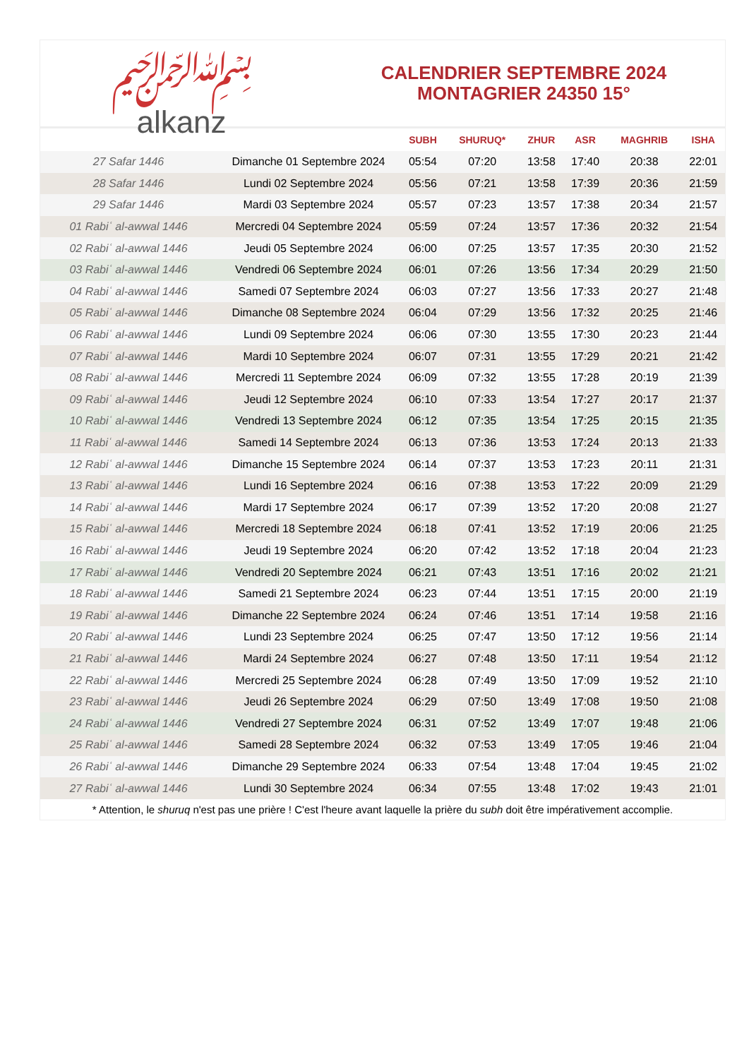﷽
alkanz
CALENDRIER SEPTEMBRE 2024
MONTAGRIER 24350 15°
| | | SUBH | SHURUQ* | ZHUR | ASR | MAGHRIB | ISHA |
| --- | --- | --- | --- | --- | --- | --- | --- |
| 27 Safar 1446 | Dimanche 01 Septembre 2024 | 05:54 | 07:20 | 13:58 | 17:40 | 20:38 | 22:01 |
| 28 Safar 1446 | Lundi 02 Septembre 2024 | 05:56 | 07:21 | 13:58 | 17:39 | 20:36 | 21:59 |
| 29 Safar 1446 | Mardi 03 Septembre 2024 | 05:57 | 07:23 | 13:57 | 17:38 | 20:34 | 21:57 |
| 01 Rabiʿ al-awwal 1446 | Mercredi 04 Septembre 2024 | 05:59 | 07:24 | 13:57 | 17:36 | 20:32 | 21:54 |
| 02 Rabiʿ al-awwal 1446 | Jeudi 05 Septembre 2024 | 06:00 | 07:25 | 13:57 | 17:35 | 20:30 | 21:52 |
| 03 Rabiʿ al-awwal 1446 | Vendredi 06 Septembre 2024 | 06:01 | 07:26 | 13:56 | 17:34 | 20:29 | 21:50 |
| 04 Rabiʿ al-awwal 1446 | Samedi 07 Septembre 2024 | 06:03 | 07:27 | 13:56 | 17:33 | 20:27 | 21:48 |
| 05 Rabiʿ al-awwal 1446 | Dimanche 08 Septembre 2024 | 06:04 | 07:29 | 13:56 | 17:32 | 20:25 | 21:46 |
| 06 Rabiʿ al-awwal 1446 | Lundi 09 Septembre 2024 | 06:06 | 07:30 | 13:55 | 17:30 | 20:23 | 21:44 |
| 07 Rabiʿ al-awwal 1446 | Mardi 10 Septembre 2024 | 06:07 | 07:31 | 13:55 | 17:29 | 20:21 | 21:42 |
| 08 Rabiʿ al-awwal 1446 | Mercredi 11 Septembre 2024 | 06:09 | 07:32 | 13:55 | 17:28 | 20:19 | 21:39 |
| 09 Rabiʿ al-awwal 1446 | Jeudi 12 Septembre 2024 | 06:10 | 07:33 | 13:54 | 17:27 | 20:17 | 21:37 |
| 10 Rabiʿ al-awwal 1446 | Vendredi 13 Septembre 2024 | 06:12 | 07:35 | 13:54 | 17:25 | 20:15 | 21:35 |
| 11 Rabiʿ al-awwal 1446 | Samedi 14 Septembre 2024 | 06:13 | 07:36 | 13:53 | 17:24 | 20:13 | 21:33 |
| 12 Rabiʿ al-awwal 1446 | Dimanche 15 Septembre 2024 | 06:14 | 07:37 | 13:53 | 17:23 | 20:11 | 21:31 |
| 13 Rabiʿ al-awwal 1446 | Lundi 16 Septembre 2024 | 06:16 | 07:38 | 13:53 | 17:22 | 20:09 | 21:29 |
| 14 Rabiʿ al-awwal 1446 | Mardi 17 Septembre 2024 | 06:17 | 07:39 | 13:52 | 17:20 | 20:08 | 21:27 |
| 15 Rabiʿ al-awwal 1446 | Mercredi 18 Septembre 2024 | 06:18 | 07:41 | 13:52 | 17:19 | 20:06 | 21:25 |
| 16 Rabiʿ al-awwal 1446 | Jeudi 19 Septembre 2024 | 06:20 | 07:42 | 13:52 | 17:18 | 20:04 | 21:23 |
| 17 Rabiʿ al-awwal 1446 | Vendredi 20 Septembre 2024 | 06:21 | 07:43 | 13:51 | 17:16 | 20:02 | 21:21 |
| 18 Rabiʿ al-awwal 1446 | Samedi 21 Septembre 2024 | 06:23 | 07:44 | 13:51 | 17:15 | 20:00 | 21:19 |
| 19 Rabiʿ al-awwal 1446 | Dimanche 22 Septembre 2024 | 06:24 | 07:46 | 13:51 | 17:14 | 19:58 | 21:16 |
| 20 Rabiʿ al-awwal 1446 | Lundi 23 Septembre 2024 | 06:25 | 07:47 | 13:50 | 17:12 | 19:56 | 21:14 |
| 21 Rabiʿ al-awwal 1446 | Mardi 24 Septembre 2024 | 06:27 | 07:48 | 13:50 | 17:11 | 19:54 | 21:12 |
| 22 Rabiʿ al-awwal 1446 | Mercredi 25 Septembre 2024 | 06:28 | 07:49 | 13:50 | 17:09 | 19:52 | 21:10 |
| 23 Rabiʿ al-awwal 1446 | Jeudi 26 Septembre 2024 | 06:29 | 07:50 | 13:49 | 17:08 | 19:50 | 21:08 |
| 24 Rabiʿ al-awwal 1446 | Vendredi 27 Septembre 2024 | 06:31 | 07:52 | 13:49 | 17:07 | 19:48 | 21:06 |
| 25 Rabiʿ al-awwal 1446 | Samedi 28 Septembre 2024 | 06:32 | 07:53 | 13:49 | 17:05 | 19:46 | 21:04 |
| 26 Rabiʿ al-awwal 1446 | Dimanche 29 Septembre 2024 | 06:33 | 07:54 | 13:48 | 17:04 | 19:45 | 21:02 |
| 27 Rabiʿ al-awwal 1446 | Lundi 30 Septembre 2024 | 06:34 | 07:55 | 13:48 | 17:02 | 19:43 | 21:01 |
* Attention, le shuruq n'est pas une prière ! C'est l'heure avant laquelle la prière du subh doit être impérativement accomplie.